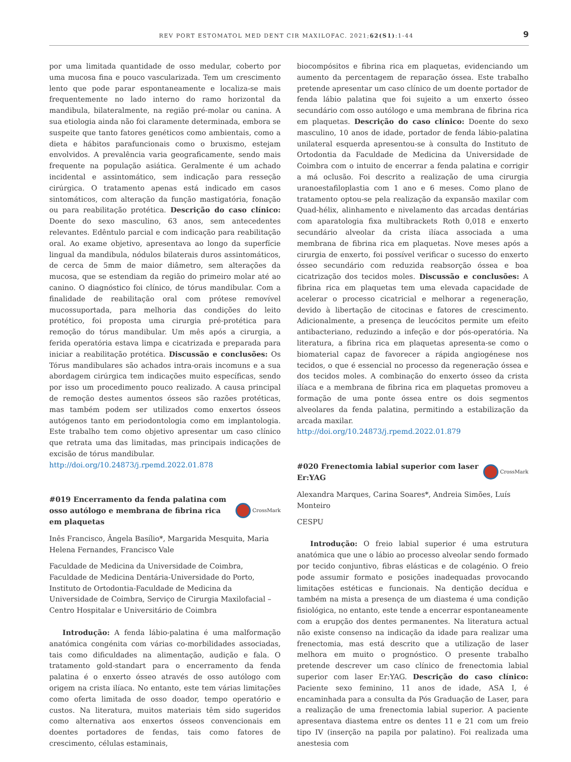REV PORT ESTOMATOL MED DENT CIR MAXILOFAC. 2021;62(S1):1-44
9
por uma limitada quantidade de osso medular, coberto por uma mucosa fina e pouco vascularizada. Tem um crescimento lento que pode parar espontaneamente e localiza-se mais frequentemente no lado interno do ramo horizontal da mandibula, bilateralmente, na região pré-molar ou canina. A sua etiologia ainda não foi claramente determinada, embora se suspeite que tanto fatores genéticos como ambientais, como a dieta e hábitos parafuncionais como o bruxismo, estejam envolvidos. A prevalência varia geograficamente, sendo mais frequente na população asiática. Geralmente é um achado incidental e assintomático, sem indicação para resseção cirúrgica. O tratamento apenas está indicado em casos sintomáticos, com alteração da função mastigatória, fonação ou para reabilitação protética. Descrição do caso clínico: Doente do sexo masculino, 63 anos, sem antecedentes relevantes. Edêntulo parcial e com indicação para reabilitação oral. Ao exame objetivo, apresentava ao longo da superfície lingual da mandibula, nódulos bilaterais duros assintomáticos, de cerca de 5mm de maior diâmetro, sem alterações da mucosa, que se estendiam da região do primeiro molar até ao canino. O diagnóstico foi clínico, de tórus mandibular. Com a finalidade de reabilitação oral com prótese removível mucossuportada, para melhoria das condições do leito protético, foi proposta uma cirurgia pré-protética para remoção do tórus mandibular. Um mês após a cirurgia, a ferida operatória estava limpa e cicatrizada e preparada para iniciar a reabilitação protética. Discussão e conclusões: Os Tórus mandibulares são achados intra-orais incomuns e a sua abordagem cirúrgica tem indicações muito específicas, sendo por isso um procedimento pouco realizado. A causa principal de remoção destes aumentos ósseos são razões protéticas, mas também podem ser utilizados como enxertos ósseos autógenos tanto em periodontologia como em implantologia. Este trabalho tem como objetivo apresentar um caso clínico que retrata uma das limitadas, mas principais indicações de excisão de tórus mandibular.
http://doi.org/10.24873/j.rpemd.2022.01.878
#019 Encerramento da fenda palatina com osso autólogo e membrana de fibrina rica em plaquetas CrossMark
Inês Francisco, Ângela Basílio*, Margarida Mesquita, Maria Helena Fernandes, Francisco Vale
Faculdade de Medicina da Universidade de Coimbra, Faculdade de Medicina Dentária-Universidade do Porto, Instituto de Ortodontia-Faculdade de Medicina da Universidade de Coimbra, Serviço de Cirurgia Maxilofacial – Centro Hospitalar e Universitário de Coimbra
Introdução: A fenda lábio-palatina é uma malformação anatómica congénita com várias co-morbilidades associadas, tais como dificuldades na alimentação, audição e fala. O tratamento gold-standart para o encerramento da fenda palatina é o enxerto ósseo através de osso autólogo com origem na crista ilíaca. No entanto, este tem várias limitações como oferta limitada de osso doador, tempo operatório e custos. Na literatura, muitos materiais têm sido sugeridos como alternativa aos enxertos ósseos convencionais em doentes portadores de fendas, tais como fatores de crescimento, células estaminais,
biocompósitos e fibrina rica em plaquetas, evidenciando um aumento da percentagem de reparação óssea. Este trabalho pretende apresentar um caso clínico de um doente portador de fenda lábio palatina que foi sujeito a um enxerto ósseo secundário com osso autólogo e uma membrana de fibrina rica em plaquetas. Descrição do caso clínico: Doente do sexo masculino, 10 anos de idade, portador de fenda lábio-palatina unilateral esquerda apresentou-se à consulta do Instituto de Ortodontia da Faculdade de Medicina da Universidade de Coimbra com o intuito de encerrar a fenda palatina e corrigir a má oclusão. Foi descrito a realização de uma cirurgia uranoestafiloplastia com 1 ano e 6 meses. Como plano de tratamento optou-se pela realização da expansão maxilar com Quad-hélix, alinhamento e nivelamento das arcadas dentárias com aparatologia fixa multibrackets Roth 0,018 e enxerto secundário alveolar da crista ilíaca associada a uma membrana de fibrina rica em plaquetas. Nove meses após a cirurgia de enxerto, foi possível verificar o sucesso do enxerto ósseo secundário com reduzida reabsorção óssea e boa cicatrização dos tecidos moles. Discussão e conclusões: A fibrina rica em plaquetas tem uma elevada capacidade de acelerar o processo cicatricial e melhorar a regeneração, devido à libertação de citocinas e fatores de crescimento. Adicionalmente, a presença de leucócitos permite um efeito antibacteriano, reduzindo a infeção e dor pós-operatória. Na literatura, a fibrina rica em plaquetas apresenta-se como o biomaterial capaz de favorecer a rápida angiogénese nos tecidos, o que é essencial no processo da regeneração óssea e dos tecidos moles. A combinação do enxerto ósseo da crista ilíaca e a membrana de fibrina rica em plaquetas promoveu a formação de uma ponte óssea entre os dois segmentos alveolares da fenda palatina, permitindo a estabilização da arcada maxilar.
http://doi.org/10.24873/j.rpemd.2022.01.879
#020 Frenectomia labial superior com laser Er:YAG CrossMark
Alexandra Marques, Carina Soares*, Andreia Simões, Luís Monteiro
CESPU
Introdução: O freio labial superior é uma estrutura anatómica que une o lábio ao processo alveolar sendo formado por tecido conjuntivo, fibras elásticas e de colagénio. O freio pode assumir formato e posições inadequadas provocando limitações estéticas e funcionais. Na dentição decídua e também na mista a presença de um diastema é uma condição fisiológica, no entanto, este tende a encerrar espontaneamente com a erupção dos dentes permanentes. Na literatura actual não existe consenso na indicação da idade para realizar uma frenectomia, mas está descrito que a utilização de laser melhora em muito o prognóstico. O presente trabalho pretende descrever um caso clínico de frenectomia labial superior com laser Er:YAG. Descrição do caso clínico: Paciente sexo feminino, 11 anos de idade, ASA I, é encaminhada para a consulta da Pós Graduação de Laser, para a realização de uma frenectomia labial superior. A paciente apresentava diastema entre os dentes 11 e 21 com um freio tipo IV (inserção na papila por palatino). Foi realizada uma anestesia com